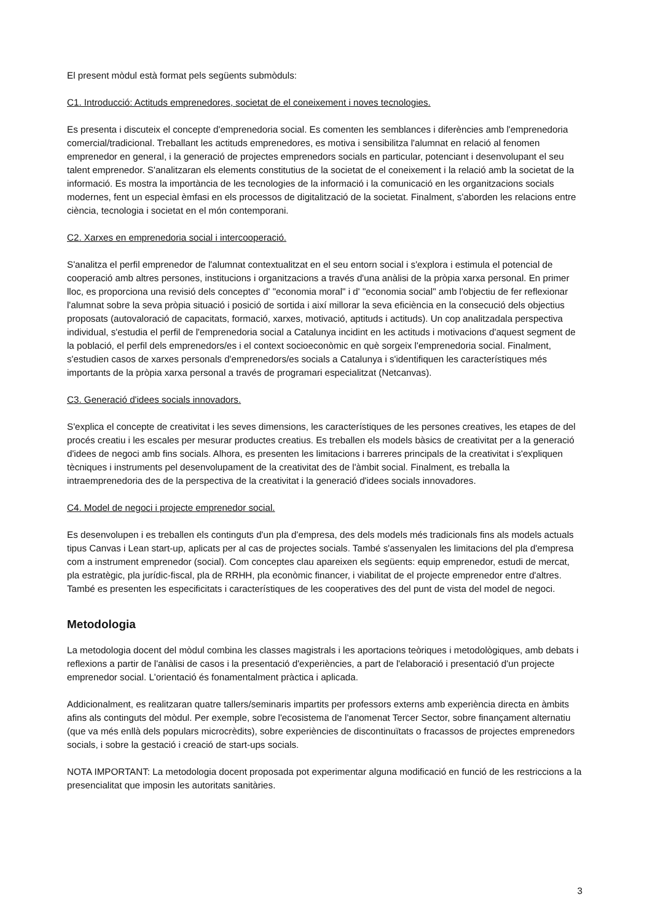El present mòdul està format pels següents submòduls:
C1. Introducció: Actituds emprenedores, societat de el coneixement i noves tecnologies.
Es presenta i discuteix el concepte d'emprenedoria social. Es comenten les semblances i diferències amb l'emprenedoria comercial/tradicional. Treballant les actituds emprenedores, es motiva i sensibilitza l'alumnat en relació al fenomen emprenedor en general, i la generació de projectes emprenedors socials en particular, potenciant i desenvolupant el seu talent emprenedor. S'analitzaran els elements constitutius de la societat de el coneixement i la relació amb la societat de la informació. Es mostra la importància de les tecnologies de la informació i la comunicació en les organitzacions socials modernes, fent un especial èmfasi en els processos de digitalització de la societat. Finalment, s'aborden les relacions entre ciència, tecnologia i societat en el món contemporani.
C2. Xarxes en emprenedoria social i intercooperació.
S'analitza el perfil emprenedor de l'alumnat contextualitzat en el seu entorn social i s'explora i estimula el potencial de cooperació amb altres persones, institucions i organitzacions a través d'una anàlisi de la pròpia xarxa personal. En primer lloc, es proporciona una revisió dels conceptes d' "economia moral" i d' "economia social" amb l'objectiu de fer reflexionar l'alumnat sobre la seva pròpia situació i posició de sortida i així millorar la seva eficiència en la consecució dels objectius proposats (autovaloració de capacitats, formació, xarxes, motivació, aptituds i actituds). Un cop analitzadala perspectiva individual, s'estudia el perfil de l'emprenedoria social a Catalunya incidint en les actituds i motivacions d'aquest segment de la població, el perfil dels emprenedors/es i el context socioeconòmic en què sorgeix l'emprenedoria social. Finalment, s'estudien casos de xarxes personals d'emprenedors/es socials a Catalunya i s'identifiquen les característiques més importants de la pròpia xarxa personal a través de programari especialitzat (Netcanvas).
C3. Generació d'idees socials innovadors.
S'explica el concepte de creativitat i les seves dimensions, les característiques de les persones creatives, les etapes de del procés creatiu i les escales per mesurar productes creatius. Es treballen els models bàsics de creativitat per a la generació d'idees de negoci amb fins socials. Alhora, es presenten les limitacions i barreres principals de la creativitat i s'expliquen tècniques i instruments pel desenvolupament de la creativitat des de l'àmbit social. Finalment, es treballa la intraemprenedoria des de la perspectiva de la creativitat i la generació d'idees socials innovadores.
C4. Model de negoci i projecte emprenedor social.
Es desenvolupen i es treballen els continguts d'un pla d'empresa, des dels models més tradicionals fins als models actuals tipus Canvas i Lean start-up, aplicats per al cas de projectes socials. També s'assenyalen les limitacions del pla d'empresa com a instrument emprenedor (social). Com conceptes clau apareixen els següents: equip emprenedor, estudi de mercat, pla estratègic, pla jurídic-fiscal, pla de RRHH, pla econòmic financer, i viabilitat de el projecte emprenedor entre d'altres. També es presenten les especificitats i característiques de les cooperatives des del punt de vista del model de negoci.
Metodologia
La metodologia docent del mòdul combina les classes magistrals i les aportacions teòriques i metodològiques, amb debats i reflexions a partir de l'anàlisi de casos i la presentació d'experiències, a part de l'elaboració i presentació d'un projecte emprenedor social. L'orientació és fonamentalment pràctica i aplicada.
Addicionalment, es realitzaran quatre tallers/seminaris impartits per professors externs amb experiència directa en àmbits afins als continguts del mòdul. Per exemple, sobre l'ecosistema de l'anomenat Tercer Sector, sobre finançament alternatiu (que va més enllà dels populars microcrèdits), sobre experiències de discontinuïtats o fracassos de projectes emprenedors socials, i sobre la gestació i creació de start-ups socials.
NOTA IMPORTANT: La metodologia docent proposada pot experimentar alguna modificació en funció de les restriccions a la presencialitat que imposin les autoritats sanitàries.
3